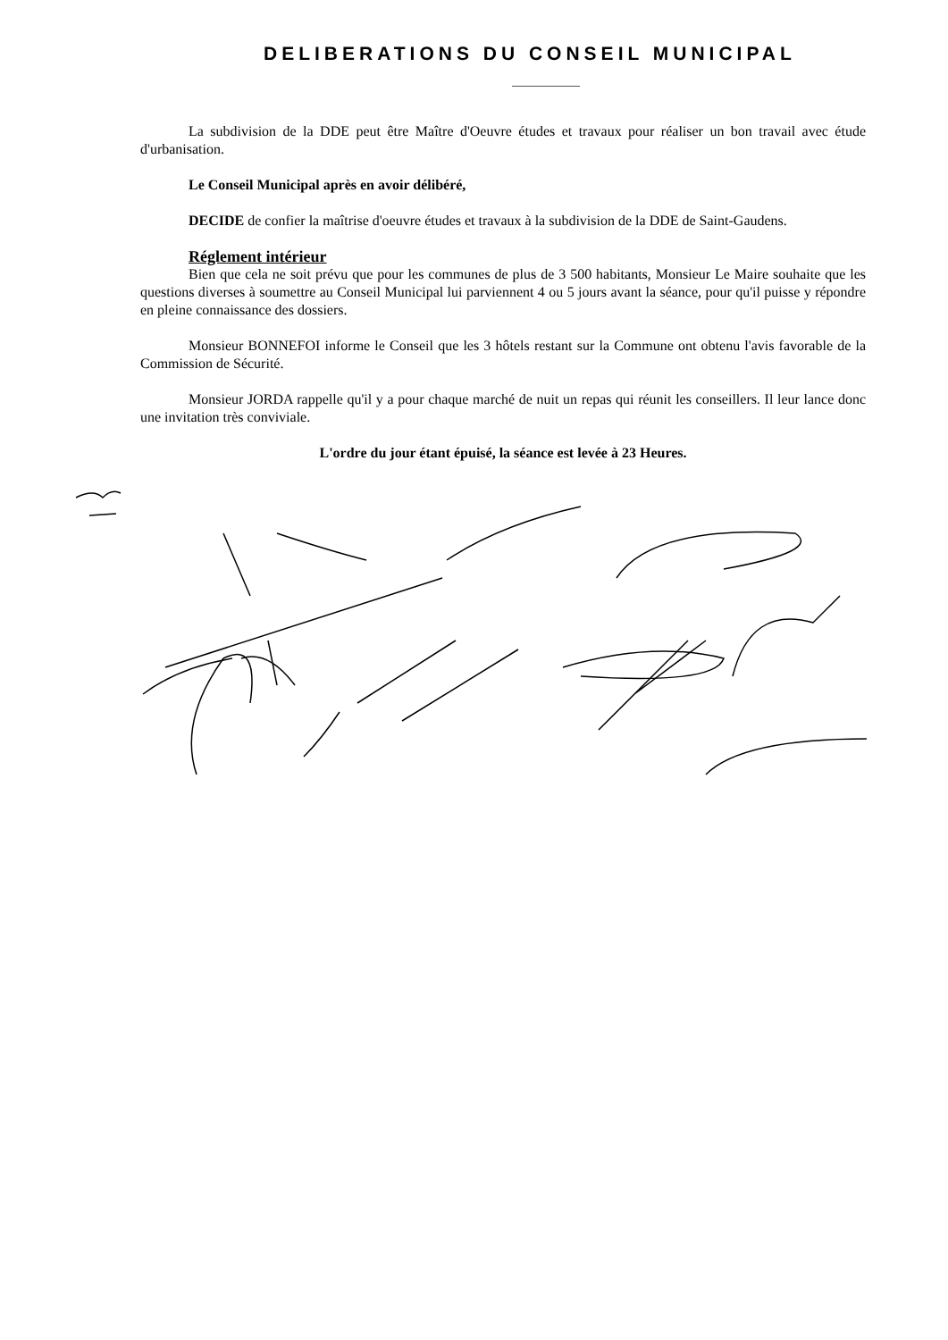DELIBERATIONS DU CONSEIL MUNICIPAL
La subdivision de la DDE peut être Maître d'Oeuvre études et travaux pour réaliser un bon travail avec étude d'urbanisation.
Le Conseil Municipal après en avoir délibéré,
DECIDE de confier la maîtrise d'oeuvre études et travaux à la subdivision de la DDE de Saint-Gaudens.
Réglement intérieur
Bien que cela ne soit prévu que pour les communes de plus de 3 500 habitants, Monsieur Le Maire souhaite que les questions diverses à soumettre au Conseil Municipal lui parviennent 4 ou 5 jours avant la séance, pour qu'il puisse y répondre en pleine connaissance des dossiers.
Monsieur BONNEFOI informe le Conseil que les 3 hôtels restant sur la Commune ont obtenu l'avis favorable de la Commission de Sécurité.
Monsieur JORDA rappelle qu'il y a pour chaque marché de nuit un repas qui réunit les conseillers. Il leur lance donc une invitation très conviviale.
L'ordre du jour étant épuisé, la séance est levée à 23 Heures.